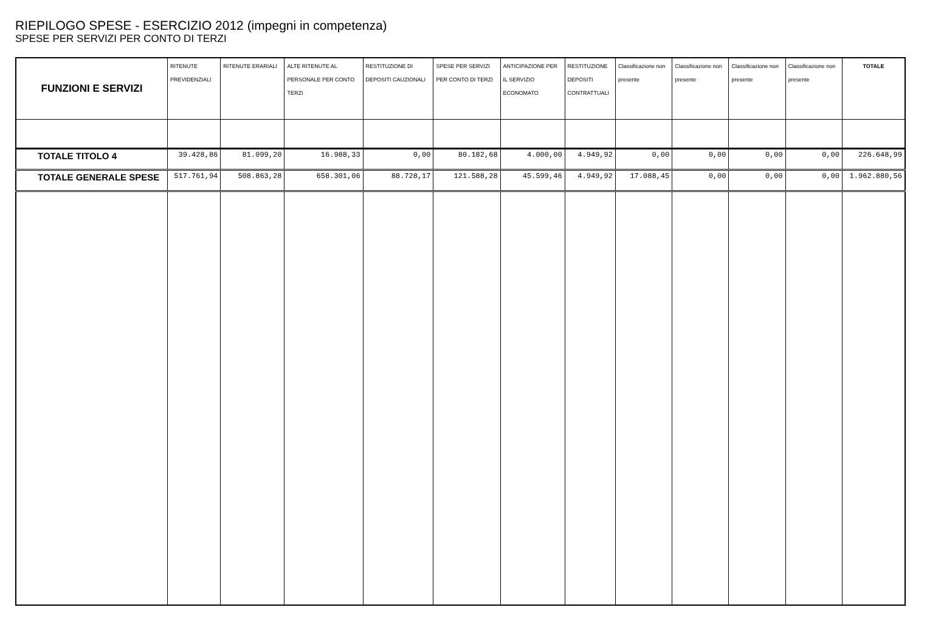RIEPILOGO SPESE - ESERCIZIO 2012 (impegni in competenza)
SPESE PER SERVIZI PER CONTO DI TERZI
| FUNZIONI E SERVIZI | RITENUTE PREVIDENZIALI | RITENUTE ERARIALI | ALTE RITENUTE AL PERSONALE PER CONTO TERZI | RESTITUZIONE DI DEPOSITI CAUZIONALI | SPESE PER SERVIZI PER CONTO DI TERZI | ANTICIPAZIONE PER IL SERVIZIO ECONOMATO | RESTITUZIONE DEPOSITI CONTRATTUALI | Classificazione non presente | Classificazione non presente | Classificazione non presente | Classificazione non presente | TOTALE |
| --- | --- | --- | --- | --- | --- | --- | --- | --- | --- | --- | --- | --- |
| TOTALE TITOLO 4 | 39.428,86 | 81.099,20 | 16.988,33 | 0,00 | 80.182,68 | 4.000,00 | 4.949,92 | 0,00 | 0,00 | 0,00 | 0,00 | 226.648,99 |
| TOTALE GENERALE SPESE | 517.761,94 | 508.863,28 | 658.301,06 | 88.728,17 | 121.588,28 | 45.599,46 | 4.949,92 | 17.088,45 | 0,00 | 0,00 | 0,00 | 1.962.880,56 |